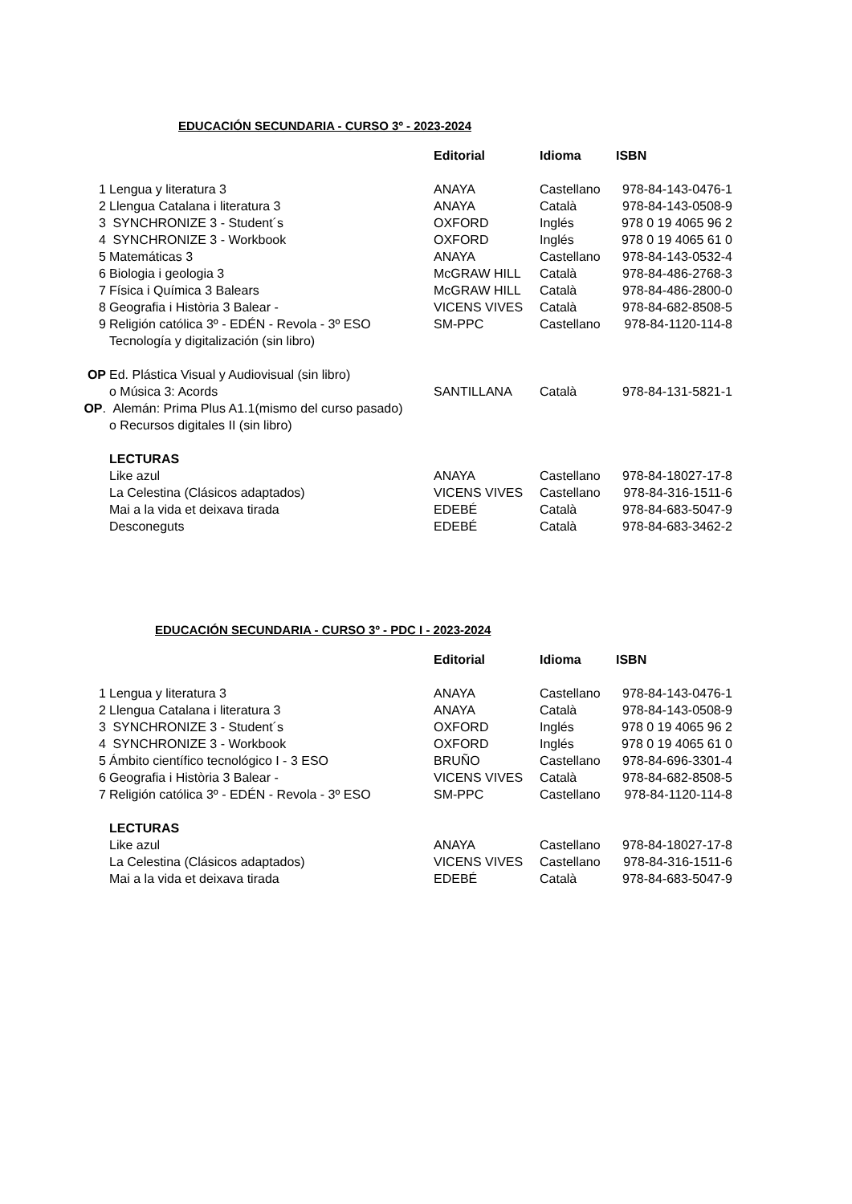EDUCACIÓN SECUNDARIA - CURSO 3º - 2023-2024
| | | Editorial | Idioma | ISBN |
| --- | --- | --- | --- | --- |
| 1 | Lengua y literatura 3 | ANAYA | Castellano | 978-84-143-0476-1 |
| 2 | Llengua Catalana i literatura 3 | ANAYA | Català | 978-84-143-0508-9 |
| 3 | SYNCHRONIZE 3 - Student´s | OXFORD | Inglés | 978 0 19 4065 96 2 |
| 4 | SYNCHRONIZE 3 - Workbook | OXFORD | Inglés | 978 0 19 4065 61 0 |
| 5 | Matemáticas 3 | ANAYA | Castellano | 978-84-143-0532-4 |
| 6 | Biologia i geologia 3 | McGRAW HILL | Català | 978-84-486-2768-3 |
| 7 | Física i Química 3 Balears | McGRAW HILL | Català | 978-84-486-2800-0 |
| 8 | Geografia i Història 3 Balear - | VICENS VIVES | Català | 978-84-682-8508-5 |
| 9 | Religión católica 3º - EDÉN - Revola - 3º ESO | SM-PPC | Castellano | 978-84-1120-114-8 |
| | Tecnología y digitalización (sin libro) | | | |
| OP | Ed. Plástica Visual y Audiovisual (sin libro) | | | |
| | o Música 3: Acords | SANTILLANA | Català | 978-84-131-5821-1 |
| OP . | Alemán: Prima Plus A1.1(mismo del curso pasado) | | | |
| | o Recursos digitales II (sin libro) | | | |
| | LECTURAS | | | |
| | Like azul | ANAYA | Castellano | 978-84-18027-17-8 |
| | La Celestina (Clásicos adaptados) | VICENS VIVES | Castellano | 978-84-316-1511-6 |
| | Mai a la vida et deixava tirada | EDEBÉ | Català | 978-84-683-5047-9 |
| | Desconeguts | EDEBÉ | Català | 978-84-683-3462-2 |
EDUCACIÓN SECUNDARIA - CURSO 3º - PDC I - 2023-2024
| | | Editorial | Idioma | ISBN |
| --- | --- | --- | --- | --- |
| 1 | Lengua y literatura 3 | ANAYA | Castellano | 978-84-143-0476-1 |
| 2 | Llengua Catalana i literatura 3 | ANAYA | Català | 978-84-143-0508-9 |
| 3 | SYNCHRONIZE 3 - Student´s | OXFORD | Inglés | 978 0 19 4065 96 2 |
| 4 | SYNCHRONIZE 3 - Workbook | OXFORD | Inglés | 978 0 19 4065 61 0 |
| 5 | Ámbito científico tecnológico I - 3 ESO | BRUÑO | Castellano | 978-84-696-3301-4 |
| 6 | Geografia i Història 3 Balear - | VICENS VIVES | Català | 978-84-682-8508-5 |
| 7 | Religión católica 3º - EDÉN - Revola - 3º ESO | SM-PPC | Castellano | 978-84-1120-114-8 |
| | LECTURAS | | | |
| | Like azul | ANAYA | Castellano | 978-84-18027-17-8 |
| | La Celestina (Clásicos adaptados) | VICENS VIVES | Castellano | 978-84-316-1511-6 |
| | Mai a la vida et deixava tirada | EDEBÉ | Català | 978-84-683-5047-9 |